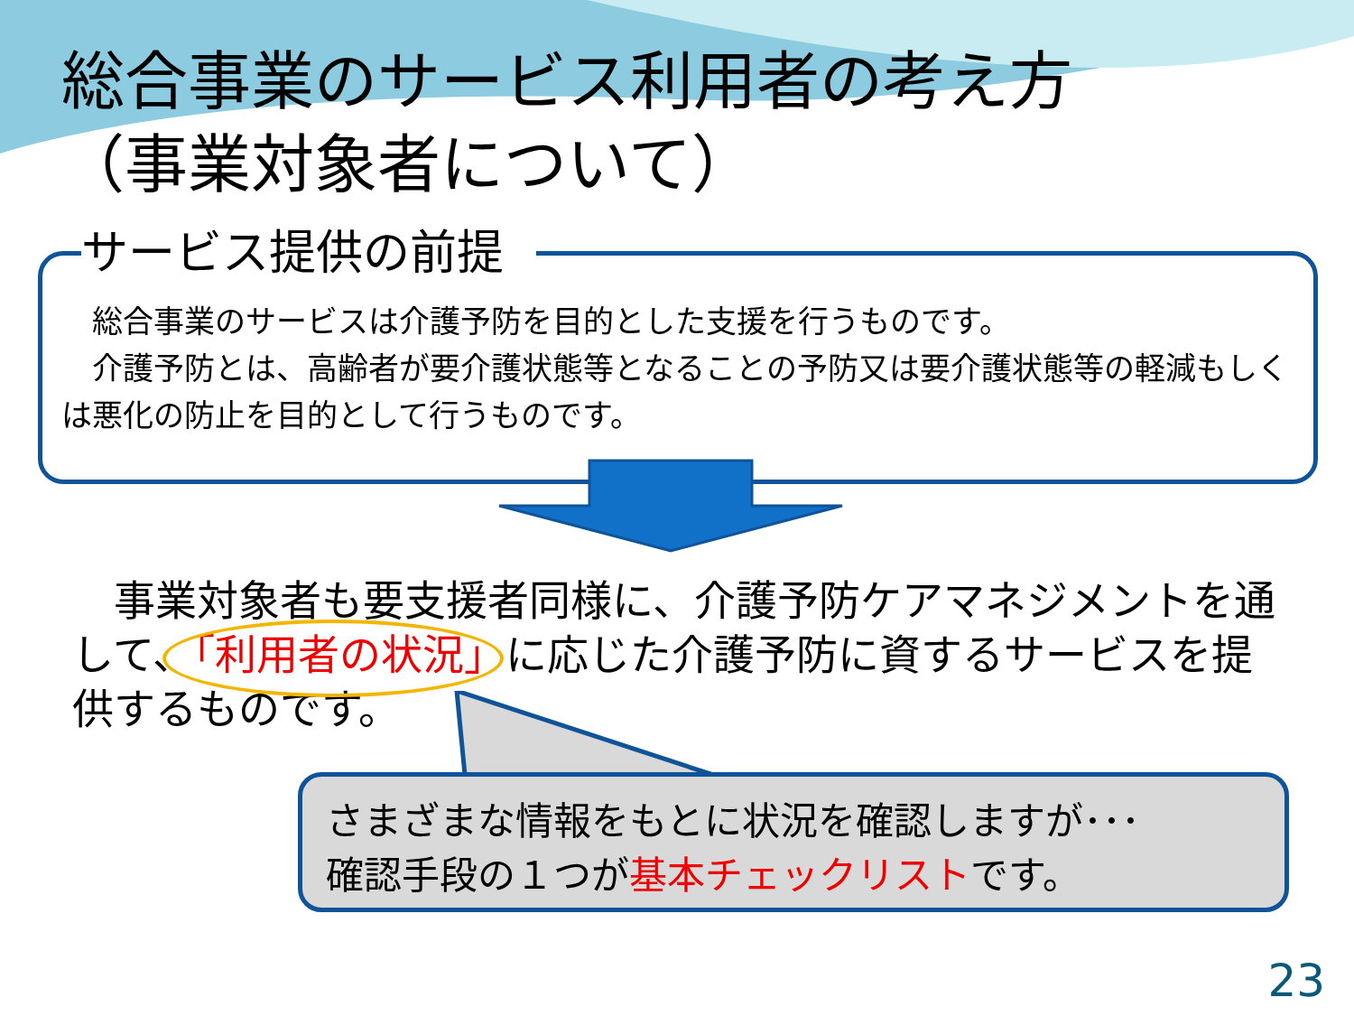総合事業のサービス利用者の考え方
（事業対象者について）
サービス提供の前提
　総合事業のサービスは介護予防を目的とした支援を行うものです。
　介護予防とは、高齢者が要介護状態等となることの予防又は要介護状態等の軽減もしくは悪化の防止を目的として行うものです。
　事業対象者も要支援者同様に、介護予防ケアマネジメントを通して、「利用者の状況」に応じた介護予防に資するサービスを提供するものです。
さまざまな情報をもとに状況を確認しますが･･･
確認手段の１つが基本チェックリストです。
23